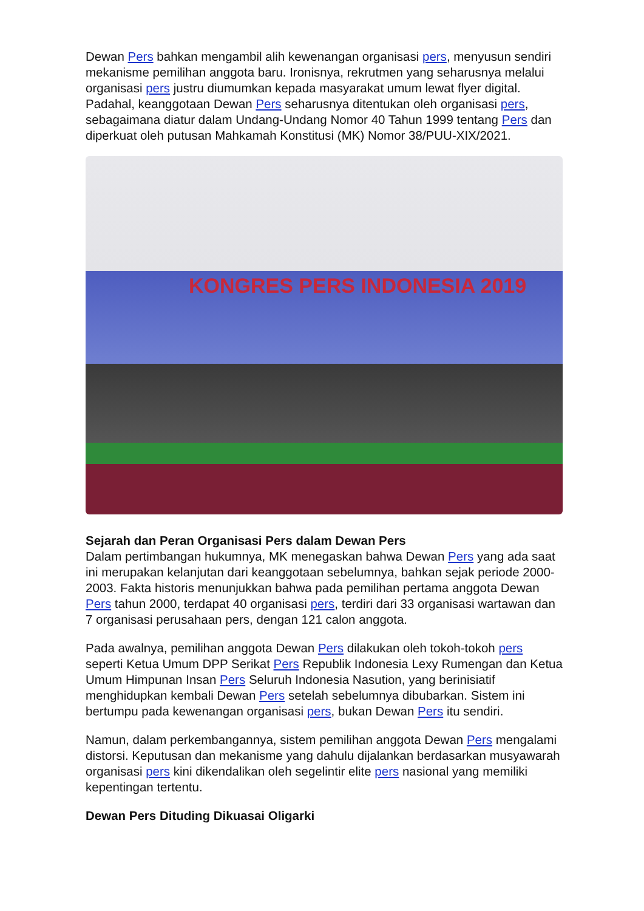Dewan Pers bahkan mengambil alih kewenangan organisasi pers, menyusun sendiri mekanisme pemilihan anggota baru. Ironisnya, rekrutmen yang seharusnya melalui organisasi pers justru diumumkan kepada masyarakat umum lewat flyer digital. Padahal, keanggotaan Dewan Pers seharusnya ditentukan oleh organisasi pers, sebagaimana diatur dalam Undang-Undang Nomor 40 Tahun 1999 tentang Pers dan diperkuat oleh putusan Mahkamah Konstitusi (MK) Nomor 38/PUU-XIX/2021.
KONGRES PERS INDONESIA 2019
Sejarah dan Peran Organisasi Pers dalam Dewan Pers
Dalam pertimbangan hukumnya, MK menegaskan bahwa Dewan Pers yang ada saat ini merupakan kelanjutan dari keanggotaan sebelumnya, bahkan sejak periode 2000-2003. Fakta historis menunjukkan bahwa pada pemilihan pertama anggota Dewan Pers tahun 2000, terdapat 40 organisasi pers, terdiri dari 33 organisasi wartawan dan 7 organisasi perusahaan pers, dengan 121 calon anggota.
Pada awalnya, pemilihan anggota Dewan Pers dilakukan oleh tokoh-tokoh pers seperti Ketua Umum DPP Serikat Pers Republik Indonesia Lexy Rumengan dan Ketua Umum Himpunan Insan Pers Seluruh Indonesia Nasution, yang berinisiatif menghidupkan kembali Dewan Pers setelah sebelumnya dibubarkan. Sistem ini bertumpu pada kewenangan organisasi pers, bukan Dewan Pers itu sendiri.
Namun, dalam perkembangannya, sistem pemilihan anggota Dewan Pers mengalami distorsi. Keputusan dan mekanisme yang dahulu dijalankan berdasarkan musyawarah organisasi pers kini dikendalikan oleh segelintir elite pers nasional yang memiliki kepentingan tertentu.
Dewan Pers Dituding Dikuasai Oligarki